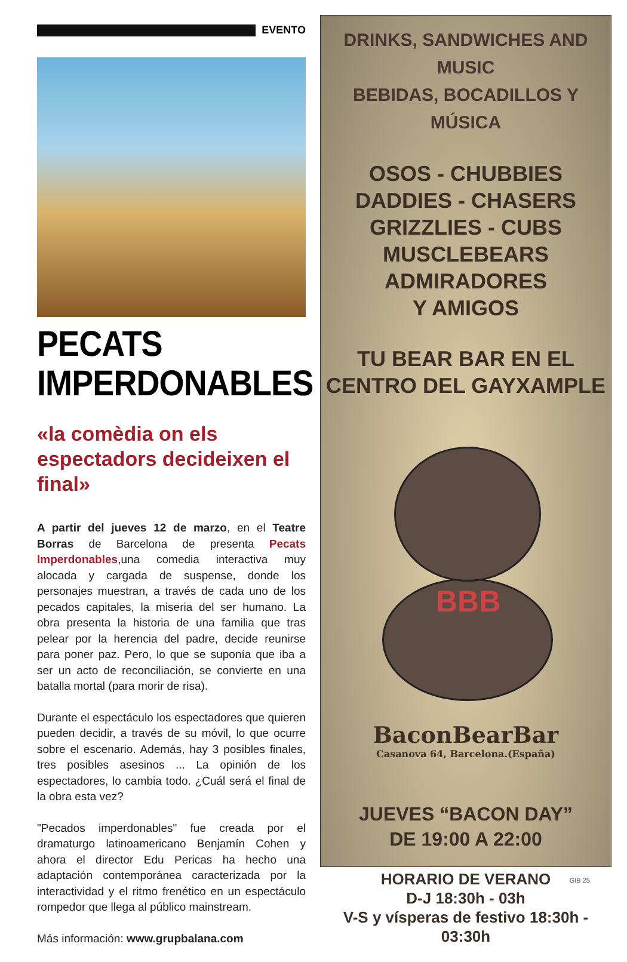EVENTO
PECATS
IMPERDONABLES
«la comèdia on els espectadors decideixen el final»
A partir del jueves 12 de marzo, en el Teatre Borras de Barcelona de presenta Pecats Imperdonables,una comedia interactiva muy alocada y cargada de suspense, donde los personajes muestran, a través de cada uno de los pecados capitales, la miseria del ser humano. La obra presenta la historia de una familia que tras pelear por la herencia del padre, decide reunirse para poner paz. Pero, lo que se suponía que iba a ser un acto de reconciliación, se convierte en una batalla mortal (para morir de risa).
Durante el espectáculo los espectadores que quieren pueden decidir, a través de su móvil, lo que ocurre sobre el escenario. Además, hay 3 posibles finales, tres posibles asesinos ... La opinión de los espectadores, lo cambia todo. ¿Cuál será el final de la obra esta vez?
"Pecados imperdonables" fue creada por el dramaturgo latinoamericano Benjamín Cohen y ahora el director Edu Pericas ha hecho una adaptación contemporánea caracterizada por la interactividad y el ritmo frenético en un espectáculo rompedor que llega al público mainstream.
Más información: www.grupbalana.com
DRINKS, SANDWICHES AND MUSIC
BEBIDAS, BOCADILLOS Y MÚSICA
OSOS - CHUBBIES
DADDIES - CHASERS
GRIZZLIES - CUBS
MUSCLEBEARS
ADMIRADORES
Y AMIGOS
TU BEAR BAR EN EL
CENTRO DEL GAYXAMPLE
BBB
BaconBearBar
Casanova 64, Barcelona.(España)
JUEVES “BACON DAY”
DE 19:00 A 22:00
HORARIO DE VERANO
D-J 18:30h - 03h
V-S y vísperas de festivo 18:30h - 03:30h
GIB 25